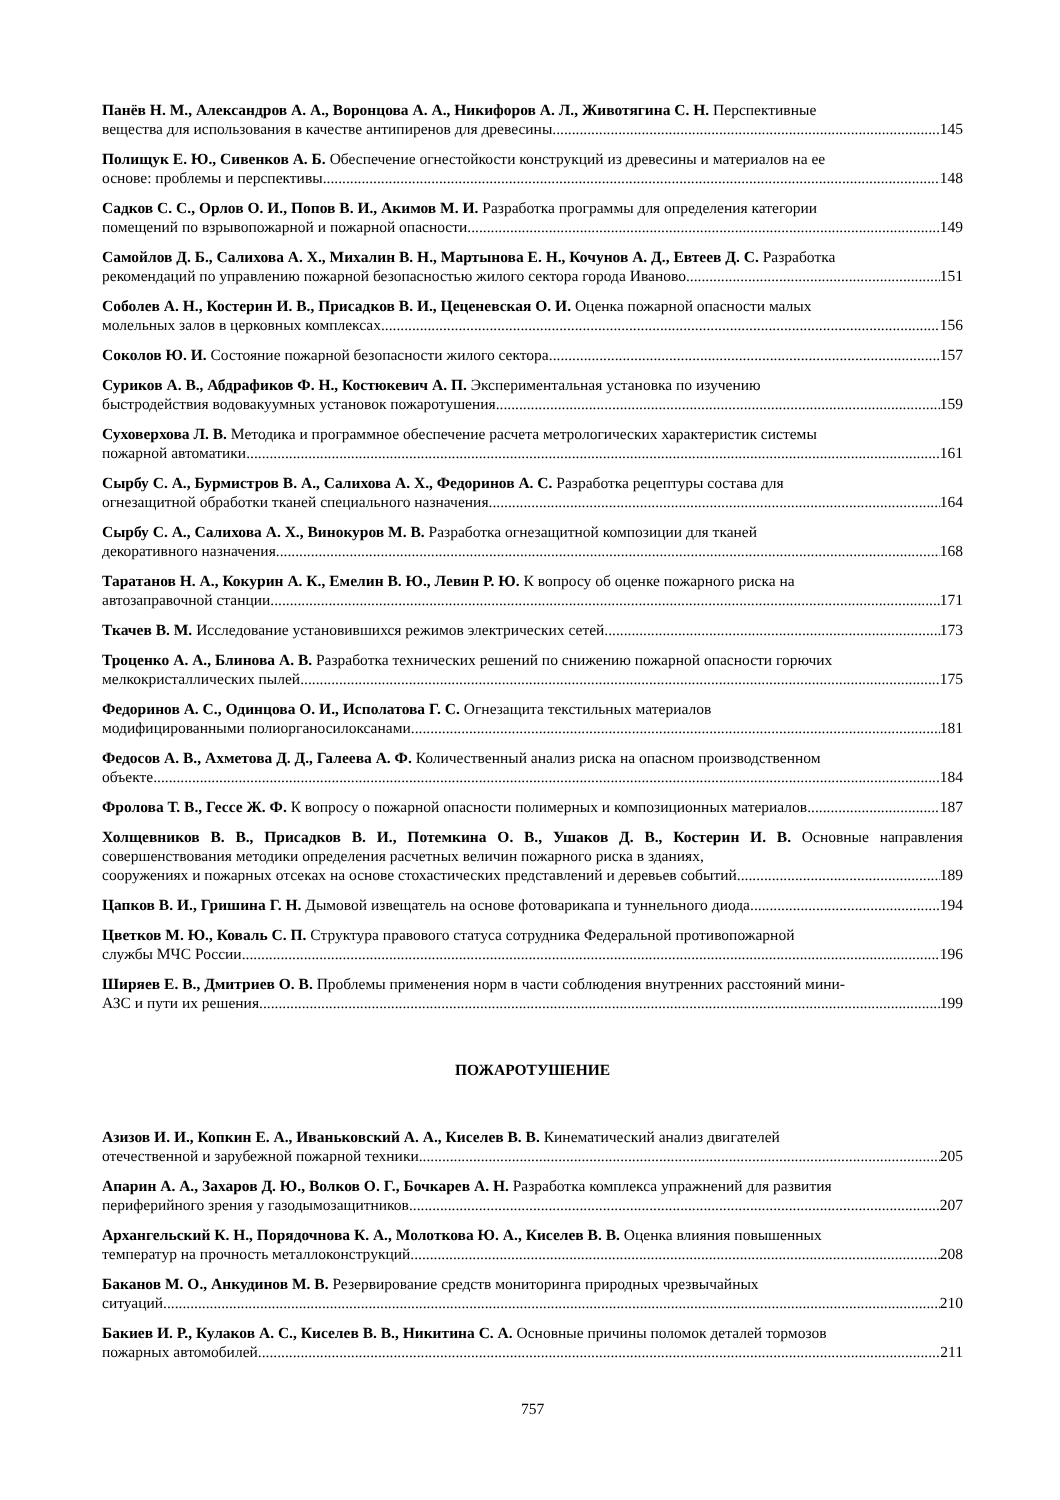Панёв Н. М., Александров А. А., Воронцова А. А., Никифоров А. Л., Животягина С. Н. Перспективные
вещества для использования в качестве антипиренов для древесины 145
Полищук Е. Ю., Сивенков А. Б. Обеспечение огнестойкости конструкций из древесины и материалов на ее
основе: проблемы и перспективы 148
Садков С. С., Орлов О. И., Попов В. И., Акимов М. И. Разработка программы для определения категории
помещений по взрывопожарной и пожарной опасности 149
Самойлов Д. Б., Салихова А. Х., Михалин В. Н., Мартынова Е. Н., Кочунов А. Д., Евтеев Д. С. Разработка
рекомендаций по управлению пожарной безопасностью жилого сектора города Иваново 151
Соболев А. Н., Костерин И. В., Присадков В. И., Цеценевская О. И. Оценка пожарной опасности малых
молельных залов в церковных комплексах 156
Соколов Ю. И. Состояние пожарной безопасности жилого сектора 157
Суриков А. В., Абдрафиков Ф. Н., Костюкевич А. П. Экспериментальная установка по изучению
быстродействия водовакуумных установок пожаротушения 159
Суховерхова Л. В. Методика и программное обеспечение расчета метрологических характеристик системы
пожарной автоматики 161
Сырбу С. А., Бурмистров В. А., Салихова А. Х., Федоринов А. С. Разработка рецептуры состава для
огнезащитной обработки тканей специального назначения 164
Сырбу С. А., Салихова А. Х., Винокуров М. В. Разработка огнезащитной композиции для тканей
декоративного назначения 168
Таратанов Н. А., Кокурин А. К., Емелин В. Ю., Левин Р. Ю. К вопросу об оценке пожарного риска на
автозаправочной станции 171
Ткачев В. М. Исследование установившихся режимов электрических сетей 173
Троценко А. А., Блинова А. В. Разработка технических решений по снижению пожарной опасности горючих
мелкокристаллических пылей 175
Федоринов А. С., Одинцова О. И., Исполатова Г. С. Огнезащита текстильных материалов
модифицированными полиорганосилоксанами 181
Федосов А. В., Ахметова Д. Д., Галеева А. Ф. Количественный анализ риска на опасном производственном
объекте 184
Фролова Т. В., Гессе Ж. Ф. К вопросу о пожарной опасности полимерных и композиционных материалов 187
Холщевников В. В., Присадков В. И., Потемкина О. В., Ушаков Д. В., Костерин И. В. Основные направления совершенствования методики определения расчетных величин пожарного риска в зданиях,
сооружениях и пожарных отсеках на основе стохастических представлений и деревьев событий 189
Цапков В. И., Гришина Г. Н. Дымовой извещатель на основе фотоварикапа и туннельного диода 194
Цветков М. Ю., Коваль С. П. Структура правового статуса сотрудника Федеральной противопожарной
службы МЧС России 196
Ширяев Е. В., Дмитриев О. В. Проблемы применения норм в части соблюдения внутренних расстояний мини-
АЗС и пути их решения 199
ПОЖАРОТУШЕНИЕ
Азизов И. И., Копкин Е. А., Иваньковский А. А., Киселев В. В. Кинематический анализ двигателей
отечественной и зарубежной пожарной техники 205
Апарин А. А., Захаров Д. Ю., Волков О. Г., Бочкарев А. Н. Разработка комплекса упражнений для развития
периферийного зрения у газодымозащитников 207
Архангельский К. Н., Порядочнова К. А., Молоткова Ю. А., Киселев В. В. Оценка влияния повышенных
температур на прочность металлоконструкций 208
Баканов М. О., Анкудинов М. В. Резервирование средств мониторинга природных чрезвычайных
ситуаций 210
Бакиев И. Р., Кулаков А. С., Киселев В. В., Никитина С. А. Основные причины поломок деталей тормозов
пожарных автомобилей 211
757